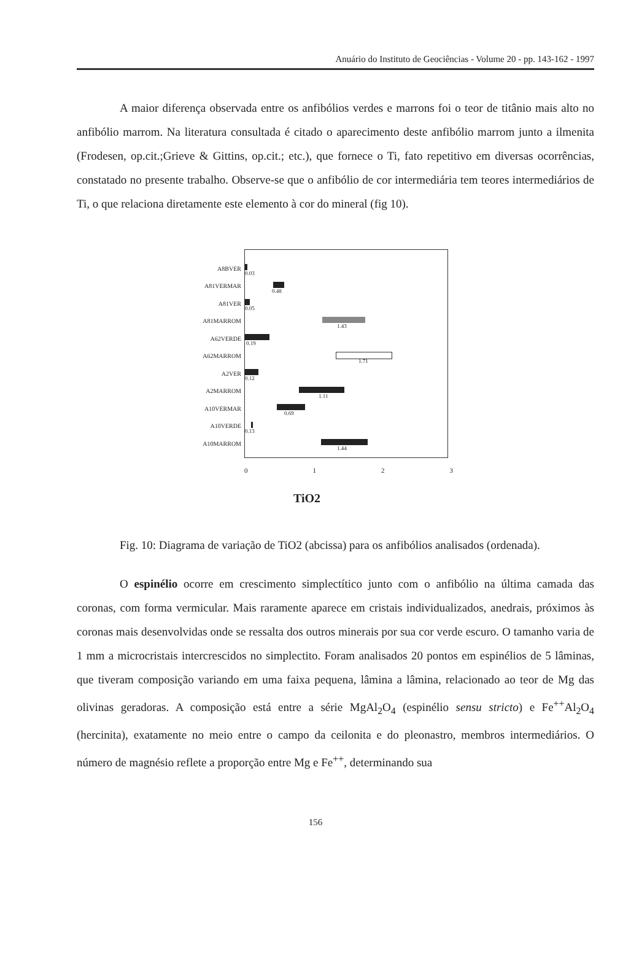Anuário do Instituto de Geociências - Volume 20 - pp. 143-162 - 1997
A maior diferença observada entre os anfibólios verdes e marrons foi o teor de titânio mais alto no anfibólio marrom. Na literatura consultada é citado o aparecimento deste anfibólio marrom junto a ilmenita (Frodesen, op.cit.;Grieve & Gittins, op.cit.; etc.), que fornece o Ti, fato repetitivo em diversas ocorrências, constatado no presente trabalho. Observe-se que o anfibólio de cor intermediária tem teores intermediários de Ti, o que relaciona diretamente este elemento à cor do mineral (fig 10).
A8BVER
0.03
A81VERMAR
0.48
A81VER
0.05
A81MARROM
1.43
A62VERDE
0.19
A62MARROM
1.71
A2VER
0.12
A2MARROM
1.11
A10VERMAR
0.69
A10VERDE
0.13
A10MARROM
1.44
0 1 2 3
TiO2
Fig. 10: Diagrama de variação de TiO2 (abcissa) para os anfibólios analisados (ordenada).
O espinélio ocorre em crescimento simplectítico junto com o anfibólio na última camada das coronas, com forma vermicular. Mais raramente aparece em cristais individualizados, anedrais, próximos às coronas mais desenvolvidas onde se ressalta dos outros minerais por sua cor verde escuro. O tamanho varia de 1 mm a microcristais intercrescidos no simplectito. Foram analisados 20 pontos em espinélios de 5 lâminas, que tiveram composição variando em uma faixa pequena, lâmina a lâmina, relacionado ao teor de Mg das olivinas geradoras. A composição está entre a série MgAl<sub>2</sub>O<sub>4</sub> (espinélio sensu stricto) e Fe<sup>++</sup>Al<sub>2</sub>O<sub>4</sub> (hercinita), exatamente no meio entre o campo da ceilonita e do pleonastro, membros intermediários. O número de magnésio reflete a proporção entre Mg e Fe<sup>++</sup>, determinando sua
156